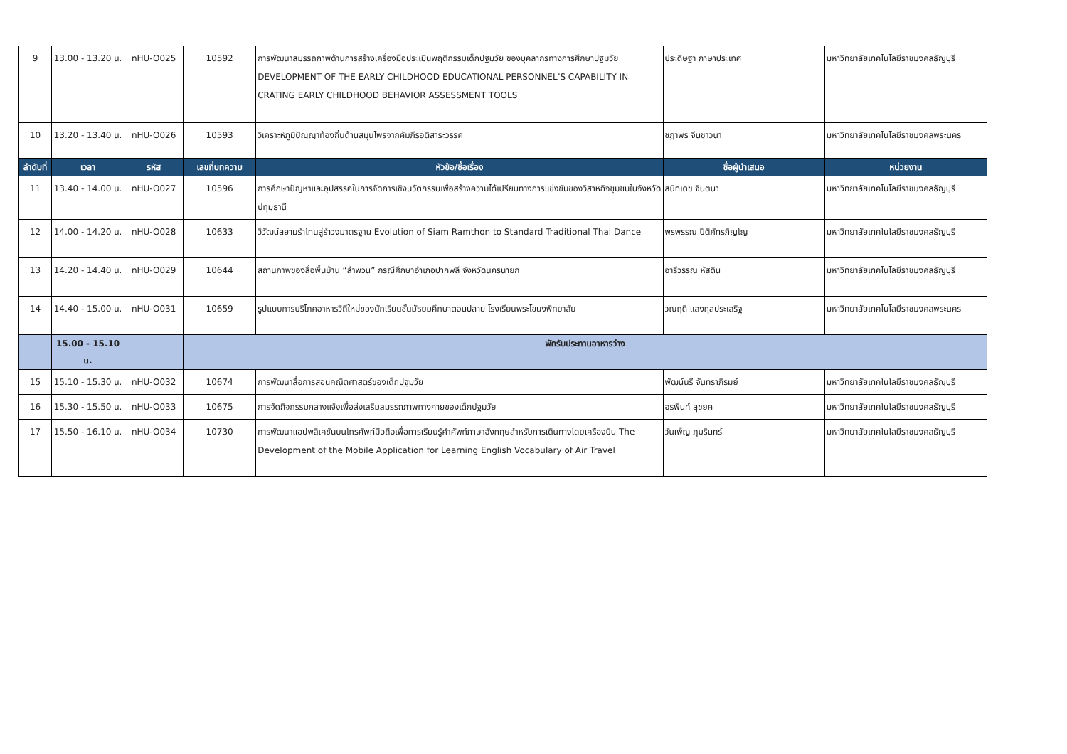| 9 | 13.00 - 13.20 น. | nHU-O025 | 10592 | การพัฒนาสมรรถภาพด้านการสร้างเครื่องมือประเมินพฤติกรรมเด็กปฐมวัย ของบุคลากรทางการศึกษาปฐมวัย DEVELOPMENT OF THE EARLY CHILDHOOD EDUCATIONAL PERSONNEL’S CAPABILITY IN CRATING EARLY CHILDHOOD BEHAVIOR ASSESSMENT TOOLS | ประดิษฐา ภาษาประเทศ | มหาวิทยาลัยเทคโนโลยีราชมงคลธัญบุรี |
| 10 | 13.20 - 13.40 น. | nHU-O026 | 10593 | วิเคราะห์ภูมิปัญญาท้องถิ่นด้านสมุนไพรจากคัมภีร์อติสาระวรรค | ชฎาพร จีนชาวนา | มหาวิทยาลัยเทคโนโลยีราชมงคลพระนคร |
| ลำดับที่ | เวลา | รหัส | เลขที่บทความ | หัวข้อ/ชื่อเรื่อง | ชื่อผู้นำเสนอ | หน่วยงาน |
| 11 | 13.40 - 14.00 น. | nHU-O027 | 10596 | การศึกษาปัญหาและอุปสรรคในการจัดการเชิงนวัตกรรมเพื่อสร้างความได้เปรียบทางการแข่งขันของวิสาหกิจชุมชนในจังหวัดปทุมธานี | สนิทเดช จินตนา | มหาวิทยาลัยเทคโนโลยีราชมงคลธัญบุรี |
| 12 | 14.00 - 14.20 น. | nHU-O028 | 10633 | วิวัฒน์สยามรำโทนสู่รำวงมาตรฐาน Evolution of Siam Ramthon to Standard Traditional Thai Dance | พรพรรณ ปิติภัทรภิญโญ | มหาวิทยาลัยเทคโนโลยีราชมงคลธัญบุรี |
| 13 | 14.20 - 14.40 น. | nHU-O029 | 10644 | สถานภาพของสื่อพื้นบ้าน “ลำพวน” กรณีศึกษาอำเภอปากพลี จังหวัดนครนายก | อารีวรรณ หัสดิน | มหาวิทยาลัยเทคโนโลยีราชมงคลธัญบุรี |
| 14 | 14.40 - 15.00 น. | nHU-O031 | 10659 | รูปแบบการบริโภคอาหารวิถีใหม่ของนักเรียนชั้นมัธยมศึกษาตอนปลาย โรงเรียนพระโขนงพิทยาลัย | วณฤดี แสงกุลประเสริฐ | มหาวิทยาลัยเทคโนโลยีราชมงคลพระนคร |
| | 15.00 - 15.10 น. | | พักรับประทานอาหารว่าง | | | |
| 15 | 15.10 - 15.30 น. | nHU-O032 | 10674 | การพัฒนาสื่อการสอนคณิตศาสตร์ของเด็กปฐมวัย | พัฒน์นรี จันทราภิรมย์ | มหาวิทยาลัยเทคโนโลยีราชมงคลธัญบุรี |
| 16 | 15.30 - 15.50 น. | nHU-O033 | 10675 | การจัดกิจกรรมกลางแจ้งเพื่อส่งเสริมสมรรถภาพทางกายของเด็กปฐมวัย | อรพินท์ สุขยศ | มหาวิทยาลัยเทคโนโลยีราชมงคลธัญบุรี |
| 17 | 15.50 - 16.10 น. | nHU-O034 | 10730 | การพัฒนาแอปพลิเคชันบนโทรศัพท์มือถือเพื่อการเรียนรู้คำศัพท์ภาษาอังกฤษสำหรับการเดินทางโดยเครื่องบิน The Development of the Mobile Application for Learning English Vocabulary of Air Travel | วันเพ็ญ ภุมรินทร์ | มหาวิทยาลัยเทคโนโลยีราชมงคลธัญบุรี |